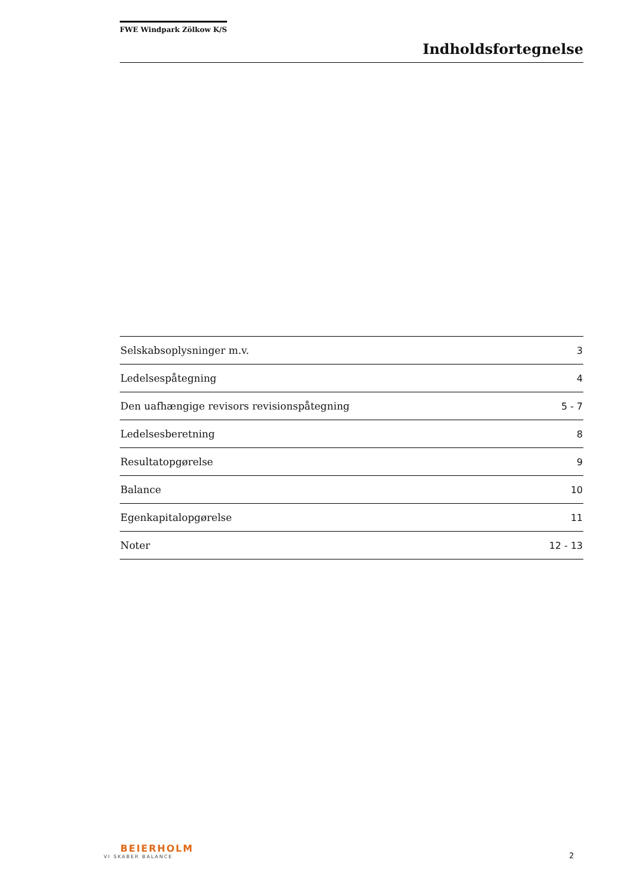FWE Windpark Zölkow K/S
Indholdsfortegnelse
| Selskabsoplysninger m.v. | 3 |
| Ledelsespåtegning | 4 |
| Den uafhængige revisors revisionspåtegning | 5 - 7 |
| Ledelsesberetning | 8 |
| Resultatopgørelse | 9 |
| Balance | 10 |
| Egenkapitalopgørelse | 11 |
| Noter | 12 - 13 |
BEIERHOLM
VI SKABER BALANCE
2